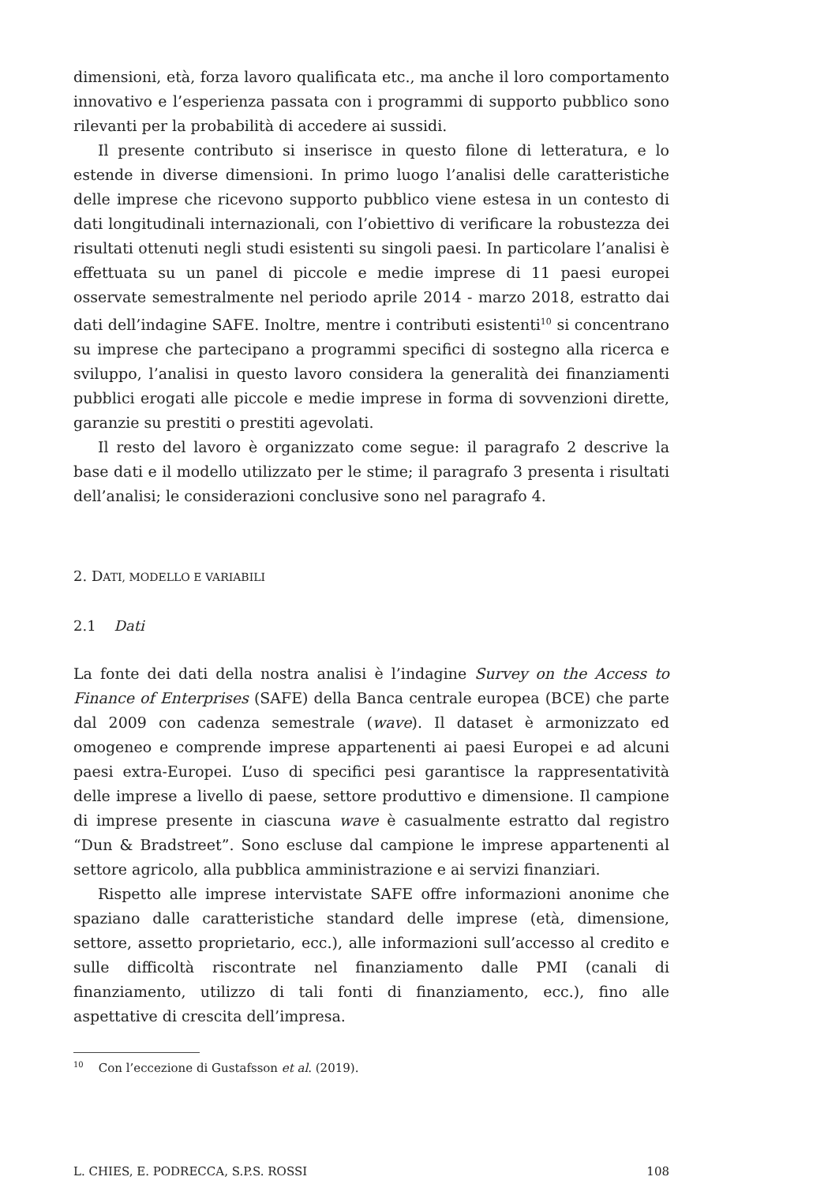dimensioni, età, forza lavoro qualificata etc., ma anche il loro comportamento innovativo e l’esperienza passata con i programmi di supporto pubblico sono rilevanti per la probabilità di accedere ai sussidi.
Il presente contributo si inserisce in questo filone di letteratura, e lo estende in diverse dimensioni. In primo luogo l’analisi delle caratteristiche delle imprese che ricevono supporto pubblico viene estesa in un contesto di dati longitudinali internazionali, con l’obiettivo di verificare la robustezza dei risultati ottenuti negli studi esistenti su singoli paesi. In particolare l’analisi è effettuata su un panel di piccole e medie imprese di 11 paesi europei osservate semestralmente nel periodo aprile 2014 - marzo 2018, estratto dai dati dell’indagine SAFE. Inoltre, mentre i contributi esistenti<sup>10</sup> si concentrano su imprese che partecipano a programmi specifici di sostegno alla ricerca e sviluppo, l’analisi in questo lavoro considera la generalità dei finanziamenti pubblici erogati alle piccole e medie imprese in forma di sovvenzioni dirette, garanzie su prestiti o prestiti agevolati.
Il resto del lavoro è organizzato come segue: il paragrafo 2 descrive la base dati e il modello utilizzato per le stime; il paragrafo 3 presenta i risultati dell’analisi; le considerazioni conclusive sono nel paragrafo 4.
2. DATI, MODELLO E VARIABILI
2.1 Dati
La fonte dei dati della nostra analisi è l’indagine Survey on the Access to Finance of Enterprises (SAFE) della Banca centrale europea (BCE) che parte dal 2009 con cadenza semestrale (wave). Il dataset è armonizzato ed omogeneo e comprende imprese appartenenti ai paesi Europei e ad alcuni paesi extra-Europei. L’uso di specifici pesi garantisce la rappresentatività delle imprese a livello di paese, settore produttivo e dimensione. Il campione di imprese presente in ciascuna wave è casualmente estratto dal registro “Dun & Bradstreet”. Sono escluse dal campione le imprese appartenenti al settore agricolo, alla pubblica amministrazione e ai servizi finanziari.
Rispetto alle imprese intervistate SAFE offre informazioni anonime che spaziano dalle caratteristiche standard delle imprese (età, dimensione, settore, assetto proprietario, ecc.), alle informazioni sull’accesso al credito e sulle difficoltà riscontrate nel finanziamento dalle PMI (canali di finanziamento, utilizzo di tali fonti di finanziamento, ecc.), fino alle aspettative di crescita dell’impresa.
<sup>10</sup> Con l’eccezione di Gustafsson et al. (2019).
L. CHIES, E. PODRECCA, S.P.S. ROSSI 108